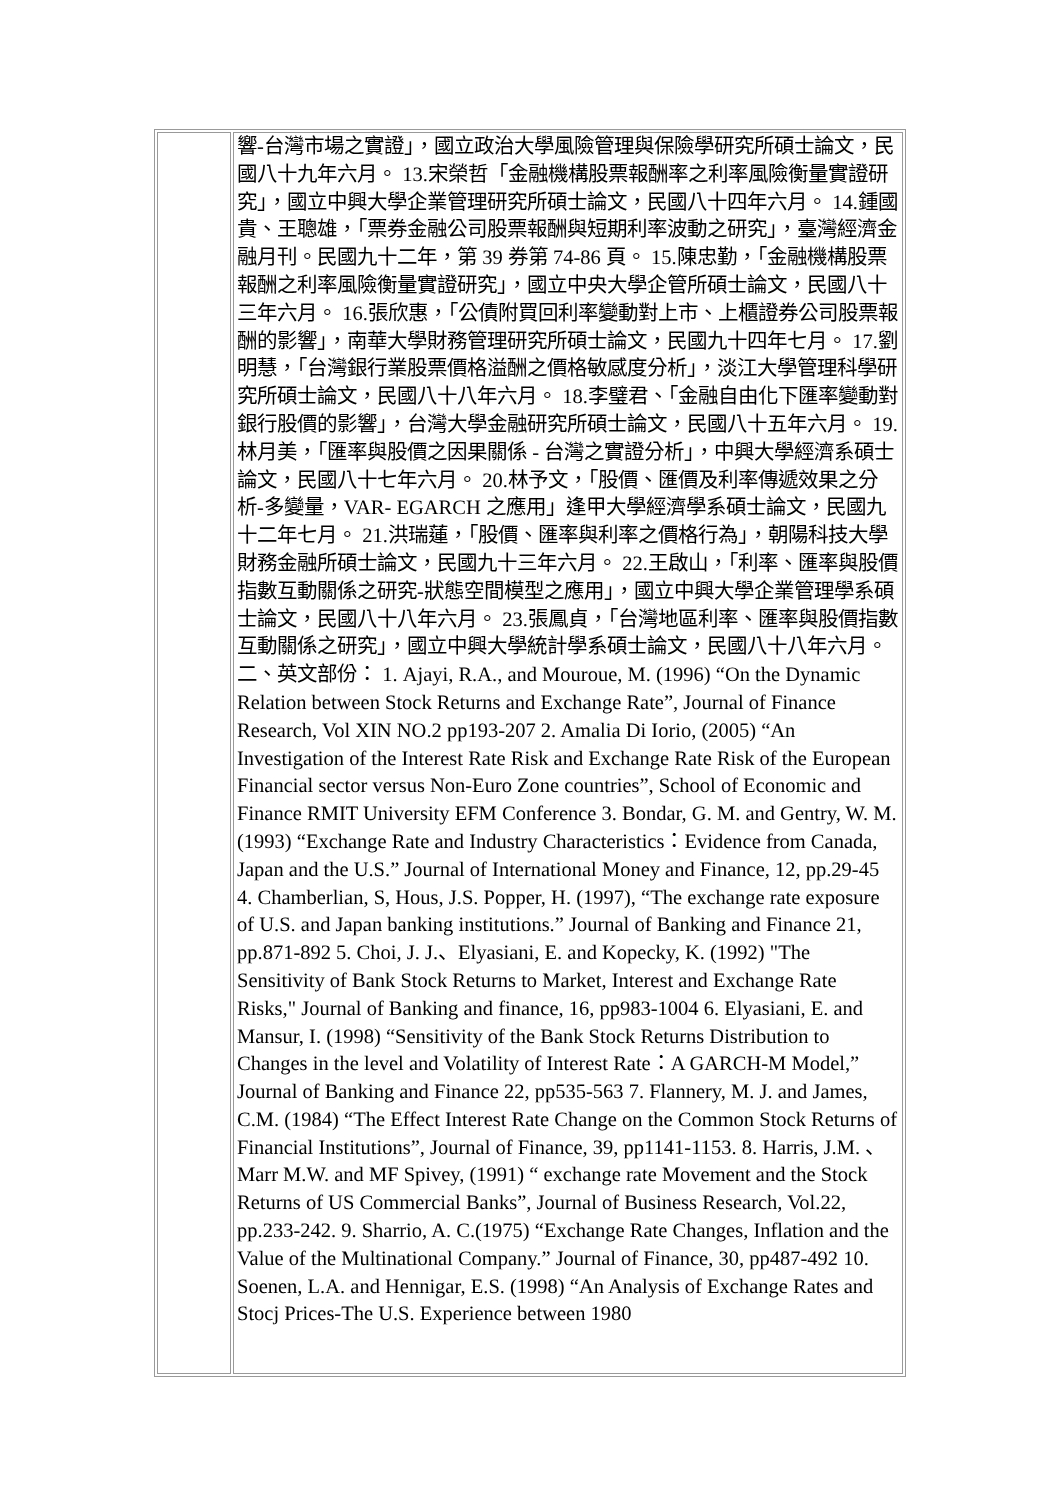| | 響-台灣市場之實證」，國立政治大學風險管理與保險學研究所碩士論文，民國八十九年六月。 13.宋榮哲「金融機構股票報酬率之利率風險衡量實證研究」，國立中興大學企業管理研究所碩士論文，民國八十四年六月。 14.鍾國貴、王聰雄，「票券金融公司股票報酬與短期利率波動之研究」，臺灣經濟金融月刊。民國九十二年，第 39 券第 74-86 頁。 15.陳忠勤，「金融機構股票報酬之利率風險衡量實證研究」，國立中央大學企管所碩士論文，民國八十三年六月。 16.張欣惠，「公債附買回利率變動對上市、上櫃證券公司股票報酬的影響」，南華大學財務管理研究所碩士論文，民國九十四年七月。 17.劉明慧，「台灣銀行業股票價格溢酬之價格敏感度分析」，淡江大學管理科學研究所碩士論文，民國八十八年六月。 18.李璧君、「金融自由化下匯率變動對銀行股價的影響」，台灣大學金融研究所碩士論文，民國八十五年六月。 19.林月美，「匯率與股價之因果關係 - 台灣之實證分析」，中興大學經濟系碩士論文，民國八十七年六月。 20.林予文，「股價、匯價及利率傳遞效果之分析-多變量，VAR- EGARCH 之應用」逢甲大學經濟學系碩士論文，民國九十二年七月。 21.洪瑞蓮，「股價、匯率與利率之價格行為」，朝陽科技大學財務金融所碩士論文，民國九十三年六月。 22.王啟山，「利率、匯率與股價指數互動關係之研究-狀態空間模型之應用」，國立中興大學企業管理學系碩士論文，民國八十八年六月。 23.張鳳貞，「台灣地區利率、匯率與股價指數互動關係之研究」，國立中興大學統計學系碩士論文，民國八十八年六月。 二、英文部份： 1. Ajayi, R.A., and Mouroue, M. (1996) “On the Dynamic Relation between Stock Returns and Exchange Rate”, Journal of Finance Research, Vol XIN NO.2 pp193-207 2. Amalia Di Iorio, (2005) “An Investigation of the Interest Rate Risk and Exchange Rate Risk of the European Financial sector versus Non-Euro Zone countries”, School of Economic and Finance RMIT University EFM Conference 3. Bondar, G. M. and Gentry, W. M. (1993) “Exchange Rate and Industry Characteristics：Evidence from Canada, Japan and the U.S.” Journal of International Money and Finance, 12, pp.29-45 4. Chamberlian, S, Hous, J.S. Popper, H. (1997), “The exchange rate exposure of U.S. and Japan banking institutions.” Journal of Banking and Finance 21, pp.871-892 5. Choi, J. J.、Elyasiani, E. and Kopecky, K. (1992) "The Sensitivity of Bank Stock Returns to Market, Interest and Exchange Rate Risks," Journal of Banking and finance, 16, pp983-1004 6. Elyasiani, E. and Mansur, I. (1998) “Sensitivity of the Bank Stock Returns Distribution to Changes in the level and Volatility of Interest Rate：A GARCH-M Model,” Journal of Banking and Finance 22, pp535-563 7. Flannery, M. J. and James, C.M. (1984) “The Effect Interest Rate Change on the Common Stock Returns of Financial Institutions”, Journal of Finance, 39, pp1141-1153. 8. Harris, J.M. 、Marr M.W. and MF Spivey, (1991) “ exchange rate Movement and the Stock Returns of US Commercial Banks”, Journal of Business Research, Vol.22, pp.233-242. 9. Sharrio, A. C.(1975) “Exchange Rate Changes, Inflation and the Value of the Multinational Company.” Journal of Finance, 30, pp487-492 10. Soenen, L.A. and Hennigar, E.S. (1998) “An Analysis of Exchange Rates and Stocj Prices-The U.S. Experience between 1980 |